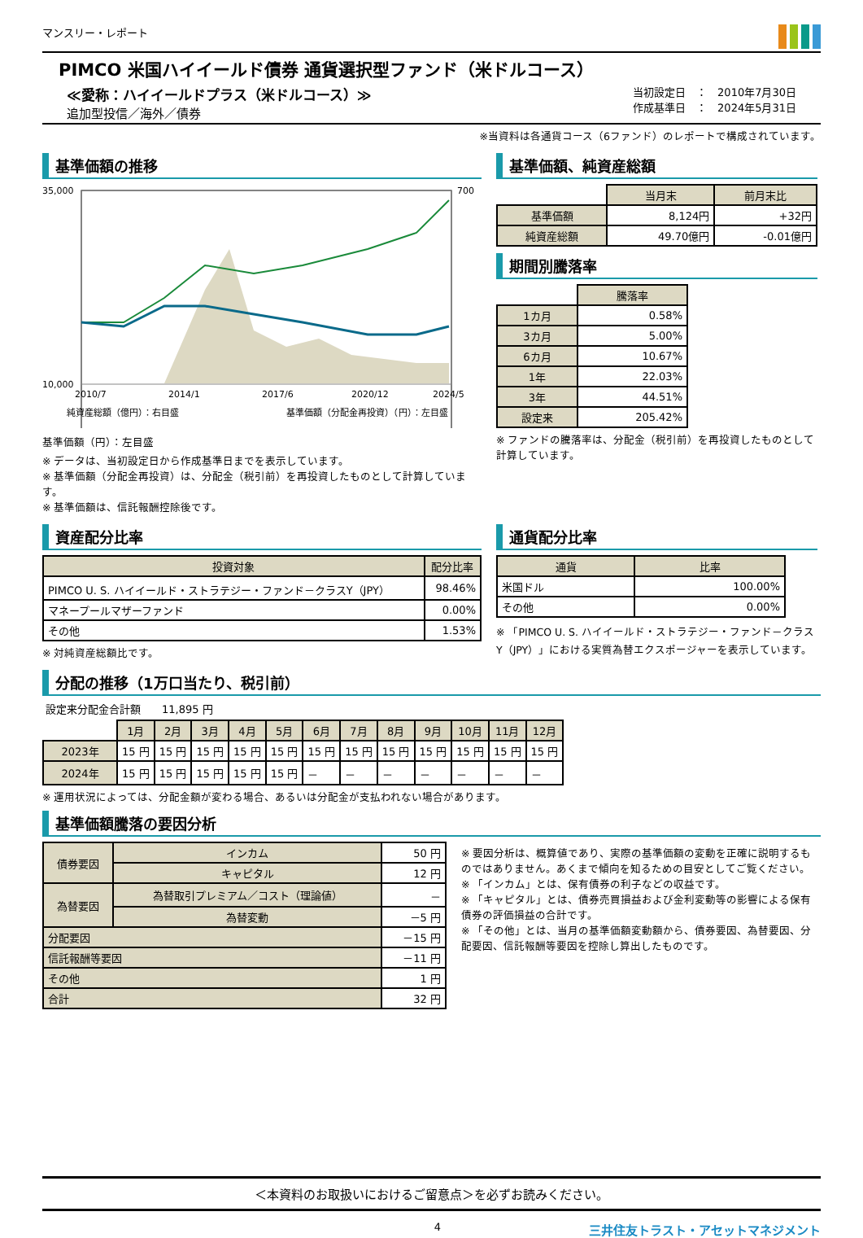マンスリー・レポート
PIMCO 米国ハイイールド債券 通貨選択型ファンド（米ドルコース）
≪愛称：ハイイールドプラス（米ドルコース）≫
追加型投信／海外／債券
当初設定日　：　2010年7月30日
作成基準日　：　2024年5月31日
※当資料は各通貨コース（6ファンド）のレポートで構成されています。
基準価額の推移
35,000
10,000
700
2010/7
2014/1
2017/6
2020/12
2024/5
純資産総額（億円）：右目盛
基準価額（分配金再投資）（円）：左目盛
基準価額（円）：左目盛
※ データは、当初設定日から作成基準日までを表示しています。
※ 基準価額（分配金再投資）は、分配金（税引前）を再投資したものとして計算しています。
※ 基準価額は、信託報酬控除後です。
基準価額、純資産総額
| | 当月末 | 前月末比 |
| 基準価額 | 8,124円 | +32円 |
| 純資産総額 | 49.70億円 | -0.01億円 |
期間別騰落率
| | 騰落率 |
| 1カ月 | 0.58% |
| 3カ月 | 5.00% |
| 6カ月 | 10.67% |
| 1年 | 22.03% |
| 3年 | 44.51% |
| 設定来 | 205.42% |
※ ファンドの騰落率は、分配金（税引前）を再投資したものとして計算しています。
資産配分比率
| 投資対象 | 配分比率 |
| --- | --- |
| PIMCO U. S. ハイイールド・ストラテジー・ファンド－クラスY（JPY） | 98.46% |
| マネープールマザーファンド | 0.00% |
| その他 | 1.53% |
※ 対純資産総額比です。
通貨配分比率
| 通貨 | 比率 |
| --- | --- |
| 米国ドル | 100.00% |
| その他 | 0.00% |
※ 「PIMCO U. S. ハイイールド・ストラテジー・ファンド－クラスY（JPY）」における実質為替エクスポージャーを表示しています。
分配の推移（1万口当たり、税引前）
設定来分配金合計額　　11,895 円
| | 1月 | 2月 | 3月 | 4月 | 5月 | 6月 | 7月 | 8月 | 9月 | 10月 | 11月 | 12月 |
| 2023年 | 15 円 | 15 円 | 15 円 | 15 円 | 15 円 | 15 円 | 15 円 | 15 円 | 15 円 | 15 円 | 15 円 | 15 円 |
| 2024年 | 15 円 | 15 円 | 15 円 | 15 円 | 15 円 | － | － | － | － | － | － | － |
※ 運用状況によっては、分配金額が変わる場合、あるいは分配金が支払われない場合があります。
基準価額騰落の要因分析
| 債券要因 | インカム | 50 円 |
| | キャピタル | 12 円 |
| 為替要因 | 為替取引プレミアム／コスト（理論値） | － |
| | 為替変動 | －5 円 |
| 分配要因 | | －15 円 |
| 信託報酬等要因 | | －11 円 |
| その他 | | 1 円 |
| 合計 | | 32 円 |
※ 要因分析は、概算値であり、実際の基準価額の変動を正確に説明するものではありません。あくまで傾向を知るための目安としてご覧ください。
※ 「インカム」とは、保有債券の利子などの収益です。
※ 「キャピタル」とは、債券売買損益および金利変動等の影響による保有債券の評価損益の合計です。
※ 「その他」とは、当月の基準価額変動額から、債券要因、為替要因、分配要因、信託報酬等要因を控除し算出したものです。
＜本資料のお取扱いにおけるご留意点＞を必ずお読みください。
4 三井住友トラスト・アセットマネジメント